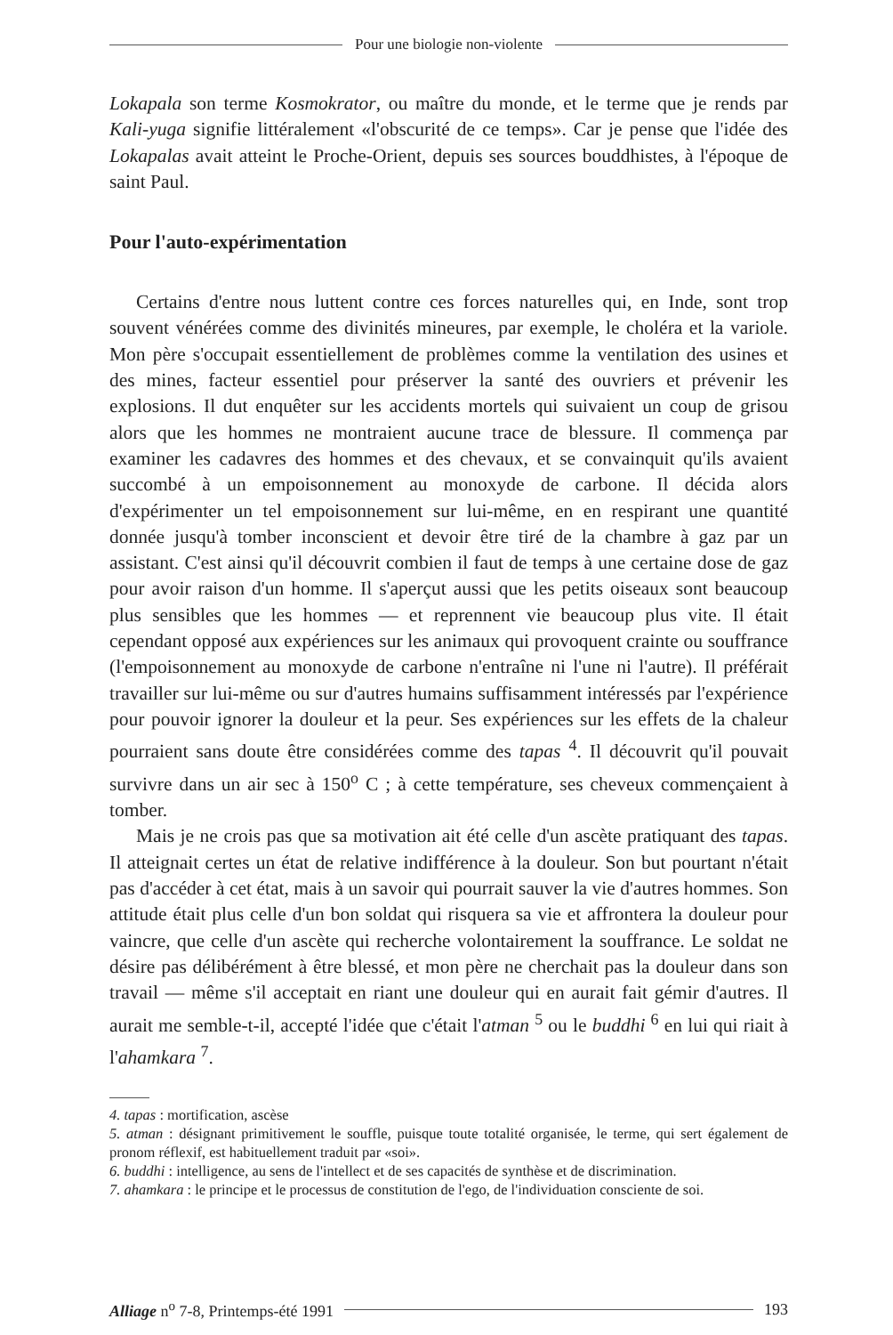Pour une biologie non-violente
Lokapala son terme Kosmokrator, ou maître du monde, et le terme que je rends par Kali-yuga signifie littéralement «l'obscurité de ce temps». Car je pense que l'idée des Lokapalas avait atteint le Proche-Orient, depuis ses sources bouddhistes, à l'époque de saint Paul.
Pour l'auto-expérimentation
Certains d'entre nous luttent contre ces forces naturelles qui, en Inde, sont trop souvent vénérées comme des divinités mineures, par exemple, le choléra et la variole. Mon père s'occupait essentiellement de problèmes comme la ventilation des usines et des mines, facteur essentiel pour préserver la santé des ouvriers et prévenir les explosions. Il dut enquêter sur les accidents mortels qui suivaient un coup de grisou alors que les hommes ne montraient aucune trace de blessure. Il commença par examiner les cadavres des hommes et des chevaux, et se convainquit qu'ils avaient succombé à un empoisonnement au monoxyde de carbone. Il décida alors d'expérimenter un tel empoisonnement sur lui-même, en en respirant une quantité donnée jusqu'à tomber inconscient et devoir être tiré de la chambre à gaz par un assistant. C'est ainsi qu'il découvrit combien il faut de temps à une certaine dose de gaz pour avoir raison d'un homme. Il s'aperçut aussi que les petits oiseaux sont beaucoup plus sensibles que les hommes — et reprennent vie beaucoup plus vite. Il était cependant opposé aux expériences sur les animaux qui provoquent crainte ou souffrance (l'empoisonnement au monoxyde de carbone n'entraîne ni l'une ni l'autre). Il préférait travailler sur lui-même ou sur d'autres humains suffisamment intéressés par l'expérience pour pouvoir ignorer la douleur et la peur. Ses expériences sur les effets de la chaleur pourraient sans doute être considérées comme des tapas <sup>4</sup>. Il découvrit qu'il pouvait survivre dans un air sec à 150<sup>o</sup> C ; à cette température, ses cheveux commençaient à tomber.
Mais je ne crois pas que sa motivation ait été celle d'un ascète pratiquant des tapas. Il atteignait certes un état de relative indifférence à la douleur. Son but pourtant n'était pas d'accéder à cet état, mais à un savoir qui pourrait sauver la vie d'autres hommes. Son attitude était plus celle d'un bon soldat qui risquera sa vie et affrontera la douleur pour vaincre, que celle d'un ascète qui recherche volontairement la souffrance. Le soldat ne désire pas délibérément à être blessé, et mon père ne cherchait pas la douleur dans son travail — même s'il acceptait en riant une douleur qui en aurait fait gémir d'autres. Il aurait me semble-t-il, accepté l'idée que c'était l'atman <sup>5</sup> ou le buddhi <sup>6</sup> en lui qui riait à l'ahamkara <sup>7</sup>.
4. tapas : mortification, ascèse
5. atman : désignant primitivement le souffle, puisque toute totalité organisée, le terme, qui sert également de pronom réflexif, est habituellement traduit par «soi».
6. buddhi : intelligence, au sens de l'intellect et de ses capacités de synthèse et de discrimination.
7. ahamkara : le principe et le processus de constitution de l'ego, de l'individuation consciente de soi.
Alliage n<sup>o</sup> 7-8, Printemps-été 1991
193